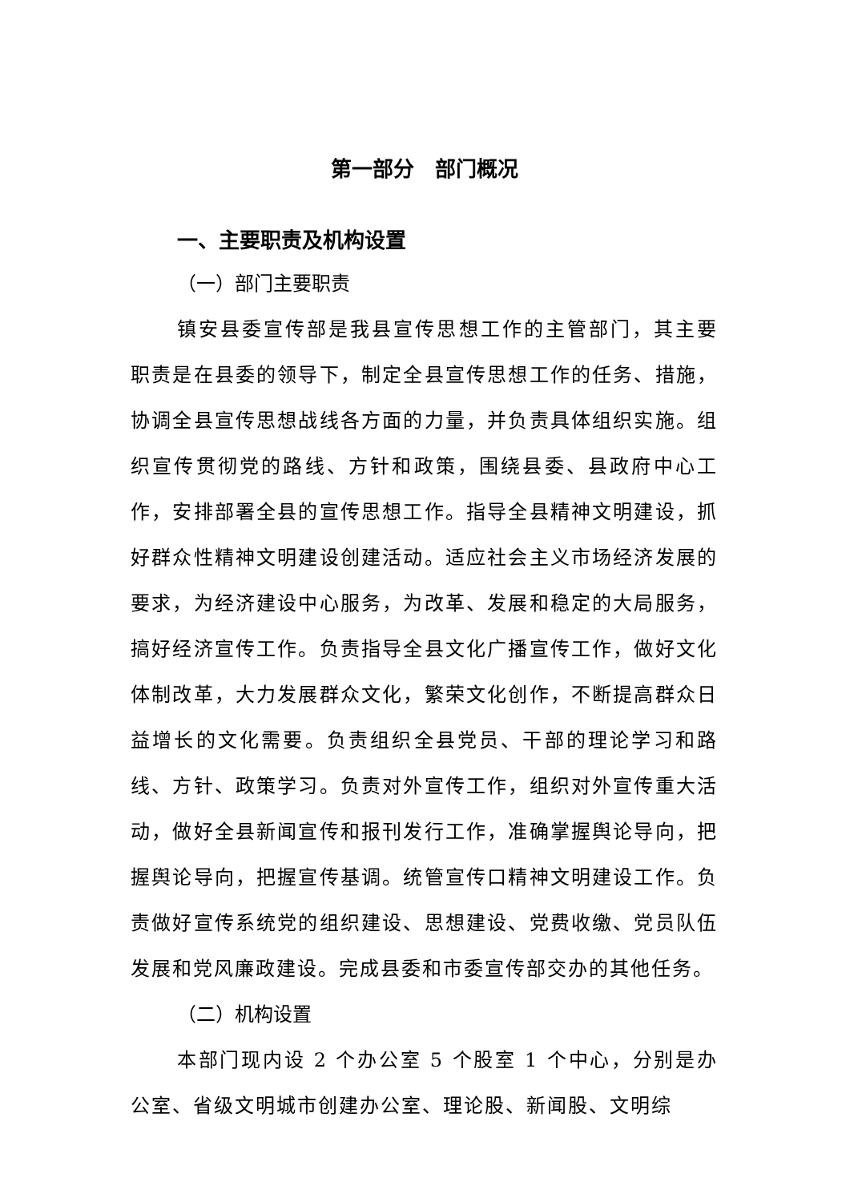第一部分　部门概况
一、主要职责及机构设置
（一）部门主要职责
镇安县委宣传部是我县宣传思想工作的主管部门，其主要职责是在县委的领导下，制定全县宣传思想工作的任务、措施，协调全县宣传思想战线各方面的力量，并负责具体组织实施。组织宣传贯彻党的路线、方针和政策，围绕县委、县政府中心工作，安排部署全县的宣传思想工作。指导全县精神文明建设，抓好群众性精神文明建设创建活动。适应社会主义市场经济发展的要求，为经济建设中心服务，为改革、发展和稳定的大局服务，搞好经济宣传工作。负责指导全县文化广播宣传工作，做好文化体制改革，大力发展群众文化，繁荣文化创作，不断提高群众日益增长的文化需要。负责组织全县党员、干部的理论学习和路线、方针、政策学习。负责对外宣传工作，组织对外宣传重大活动，做好全县新闻宣传和报刊发行工作，准确掌握舆论导向，把握舆论导向，把握宣传基调。统管宣传口精神文明建设工作。负责做好宣传系统党的组织建设、思想建设、党费收缴、党员队伍发展和党风廉政建设。完成县委和市委宣传部交办的其他任务。
（二）机构设置
本部门现内设 2 个办公室 5 个股室 1 个中心，分别是办公室、省级文明城市创建办公室、理论股、新闻股、文明综